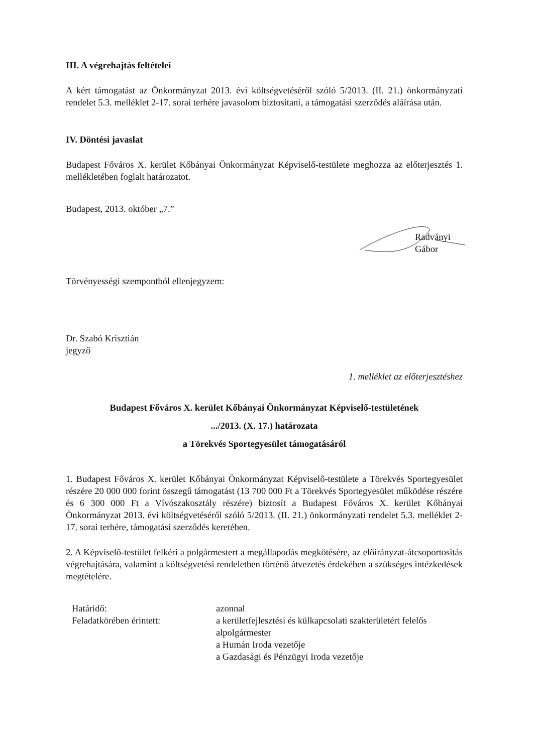III. A végrehajtás feltételei
A kért támogatást az Önkormányzat 2013. évi költségvetéséről szóló 5/2013. (II. 21.) önkormányzati rendelet 5.3. melléklet 2-17. sorai terhére javasolom biztosítani, a támogatási szerződés aláírása után.
IV. Döntési javaslat
Budapest Főváros X. kerület Kőbányai Önkormányzat Képviselő-testülete meghozza az előterjesztés 1. mellékletében foglalt határozatot.
Budapest, 2013. október „7.”
Radványi Gábor
Törvényességi szempontból ellenjegyzem:
Dr. Szabó Krisztián
jegyző
1. melléklet az előterjesztéshez
Budapest Főváros X. kerület Kőbányai Önkormányzat Képviselő-testületének
.../2013. (X. 17.) határozata
a Törekvés Sportegyesület támogatásáról
1. Budapest Főváros X. kerület Kőbányai Önkormányzat Képviselő-testülete a Törekvés Sportegyesület részére 20 000 000 forint összegű támogatást (13 700 000 Ft a Törekvés Sportegyesület működése részére és 6 300 000 Ft a Vívószakosztály részére) biztosít a Budapest Főváros X. kerület Kőbányai Önkormányzat 2013. évi költségvetéséről szóló 5/2013. (II. 21.) önkormányzati rendelet 5.3. melléklet 2-17. sorai terhére, támogatási szerződés keretében.
2. A Képviselő-testület felkéri a polgármestert a megállapodás megkötésére, az előirányzat-átcsoportosítás végrehajtására, valamint a költségvetési rendeletben történő átvezetés érdekében a szükséges intézkedések megtételére.
Határidő:
azonnal
Feladatkörében érintett:
a kerületfejlesztési és külkapcsolati szakterületért felelős alpolgármester
a Humán Iroda vezetője
a Gazdasági és Pénzügyi Iroda vezetője